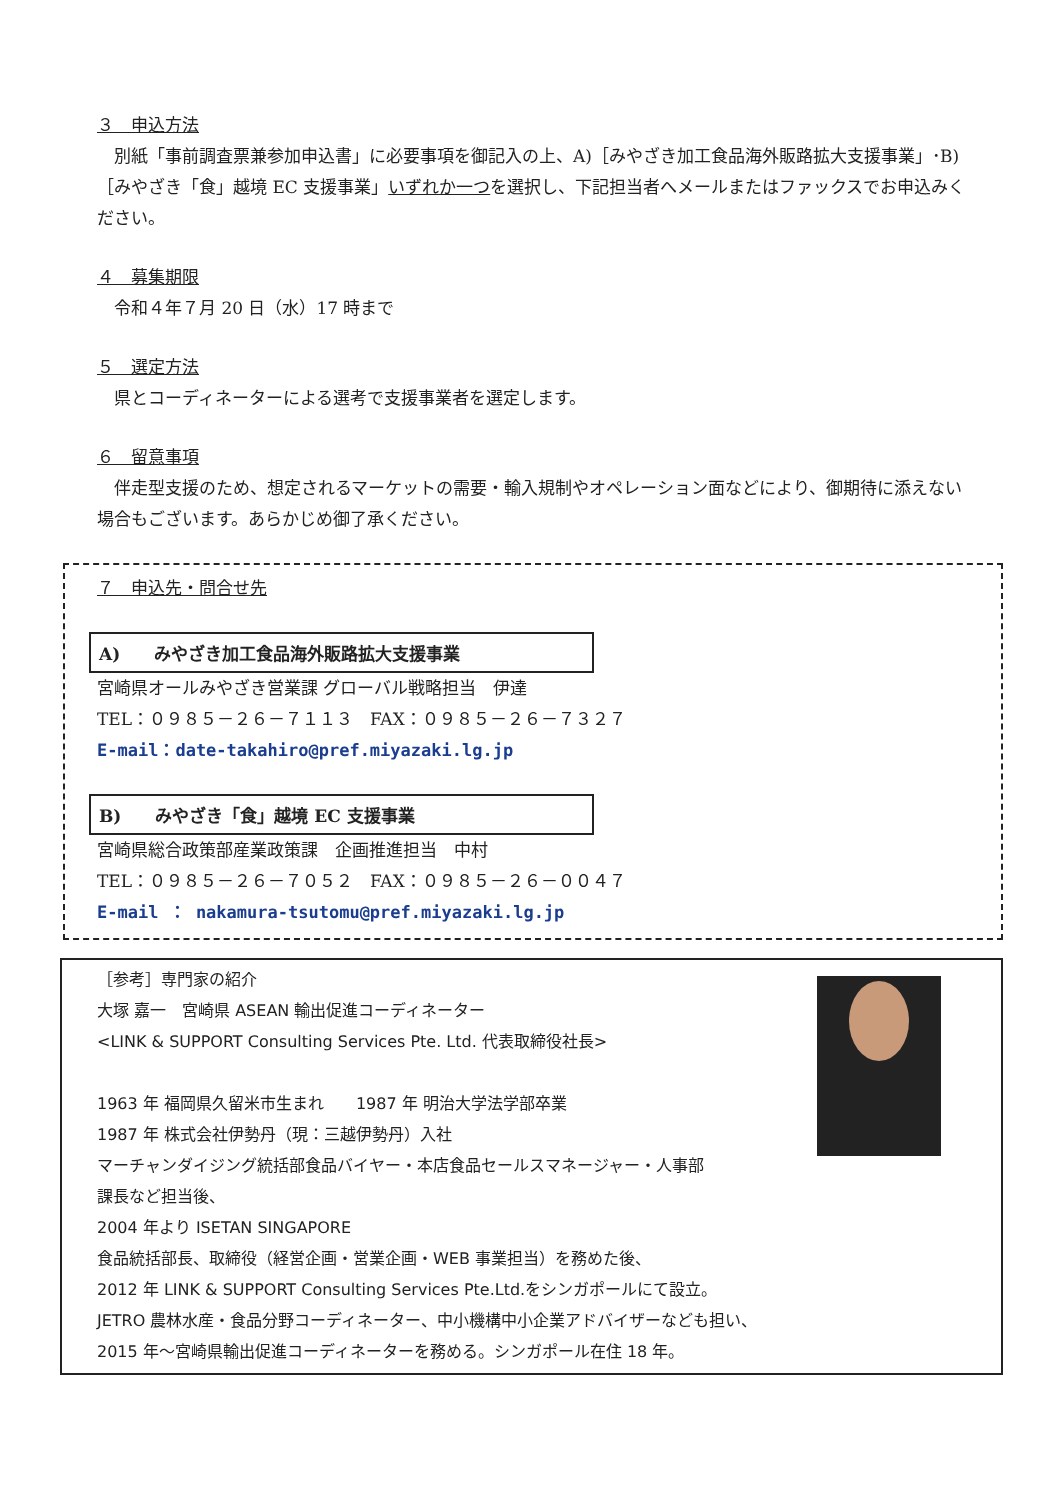３　申込方法
　別紙「事前調査票兼参加申込書」に必要事項を御記入の上、A)［みやざき加工食品海外販路拡大支援事業」･B)［みやざき「食」越境 EC 支援事業」いずれか一つを選択し、下記担当者へメールまたはファックスでお申込みください。
４　募集期限
　令和４年７月 20 日（水）17 時まで
５　選定方法
　県とコーディネーターによる選考で支援事業者を選定します。
６　留意事項
　伴走型支援のため、想定されるマーケットの需要・輸入規制やオペレーション面などにより、御期待に添えない場合もございます。あらかじめ御了承ください。
７　申込先・問合せ先
A)　　みやざき加工食品海外販路拡大支援事業
宮崎県オールみやざき営業課 グローバル戦略担当　伊達
TEL：０９８５－２６－７１１３　FAX：０９８５－２６－７３２７
E-mail：date-takahiro@pref.miyazaki.lg.jp
B)　　みやざき「食」越境 EC 支援事業
宮崎県総合政策部産業政策課　企画推進担当　中村
TEL：０９８５－２６－７０５２　FAX：０９８５－２６－００４７
E-mail ： nakamura-tsutomu@pref.miyazaki.lg.jp
［参考］専門家の紹介
大塚 嘉一　宮崎県 ASEAN 輸出促進コーディネーター
<LINK & SUPPORT Consulting Services Pte. Ltd. 代表取締役社長>
1963 年 福岡県久留米市生まれ　　1987 年 明治大学法学部卒業
1987 年 株式会社伊勢丹（現：三越伊勢丹）入社
マーチャンダイジング統括部食品バイヤー・本店食品セールスマネージャー・人事部
課長など担当後、
2004 年より ISETAN SINGAPORE
食品統括部長、取締役（経営企画・営業企画・WEB 事業担当）を務めた後、
2012 年 LINK & SUPPORT Consulting Services Pte.Ltd.をシンガポールにて設立。
JETRO 農林水産・食品分野コーディネーター、中小機構中小企業アドバイザーなども担い、
2015 年～宮崎県輸出促進コーディネーターを務める。シンガポール在住 18 年。